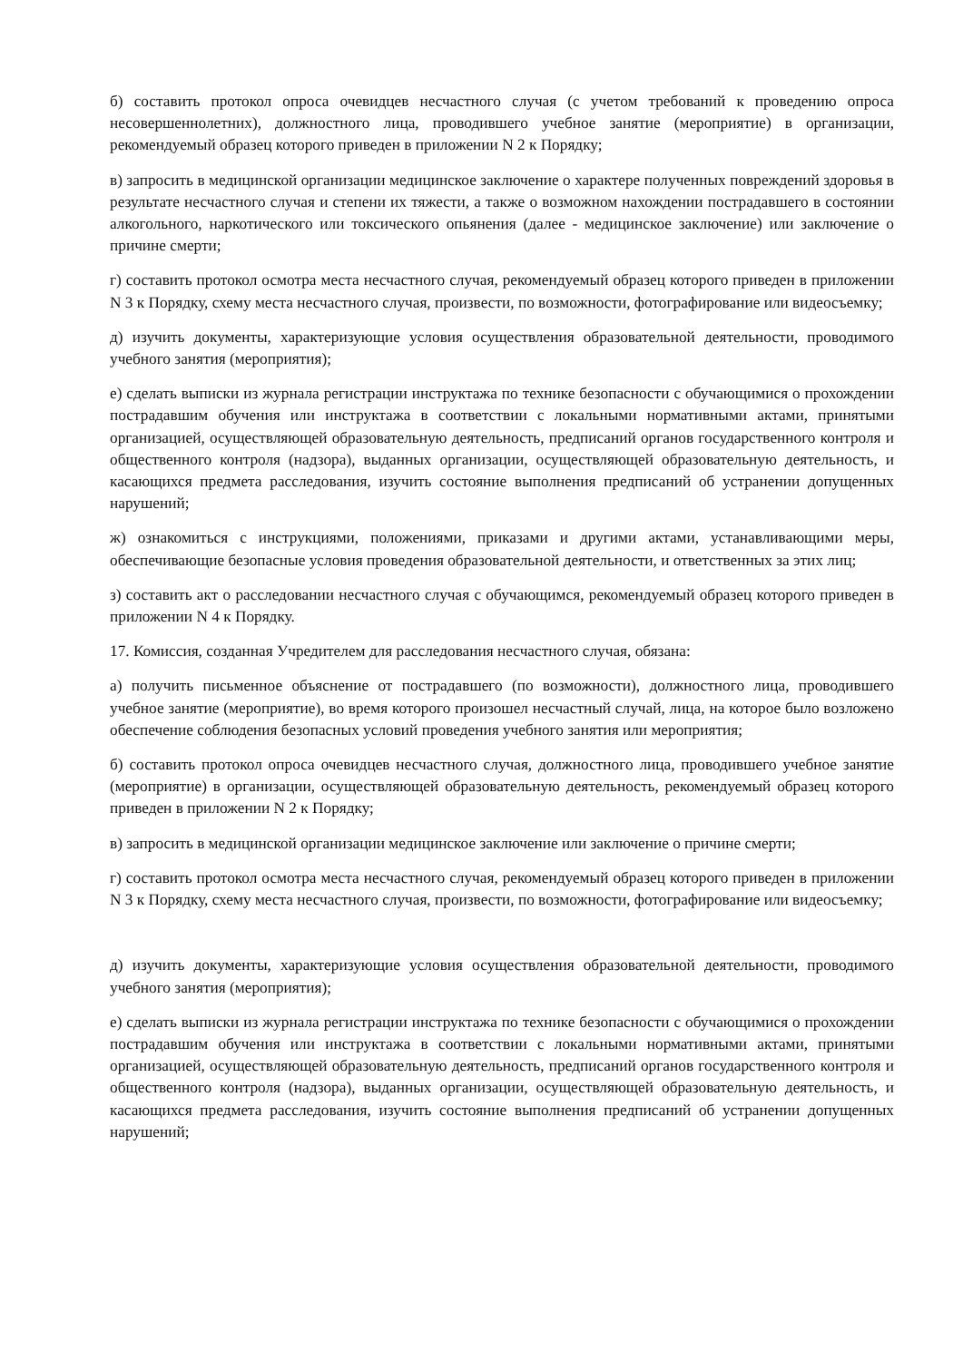б) составить протокол опроса очевидцев несчастного случая (с учетом требований к проведению опроса несовершеннолетних), должностного лица, проводившего учебное занятие (мероприятие) в организации, рекомендуемый образец которого приведен в приложении N 2 к Порядку;
в) запросить в медицинской организации медицинское заключение о характере полученных повреждений здоровья в результате несчастного случая и степени их тяжести, а также о возможном нахождении пострадавшего в состоянии алкогольного, наркотического или токсического опьянения (далее - медицинское заключение) или заключение о причине смерти;
г) составить протокол осмотра места несчастного случая, рекомендуемый образец которого приведен в приложении N 3 к Порядку, схему места несчастного случая, произвести, по возможности, фотографирование или видеосъемку;
д) изучить документы, характеризующие условия осуществления образовательной деятельности, проводимого учебного занятия (мероприятия);
е) сделать выписки из журнала регистрации инструктажа по технике безопасности с обучающимися о прохождении пострадавшим обучения или инструктажа в соответствии с локальными нормативными актами, принятыми организацией, осуществляющей образовательную деятельность, предписаний органов государственного контроля и общественного контроля (надзора), выданных организации, осуществляющей образовательную деятельность, и касающихся предмета расследования, изучить состояние выполнения предписаний об устранении допущенных нарушений;
ж) ознакомиться с инструкциями, положениями, приказами и другими актами, устанавливающими меры, обеспечивающие безопасные условия проведения образовательной деятельности, и ответственных за этих лиц;
з) составить акт о расследовании несчастного случая с обучающимся, рекомендуемый образец которого приведен в приложении N 4 к Порядку.
17. Комиссия, созданная Учредителем для расследования несчастного случая, обязана:
а) получить письменное объяснение от пострадавшего (по возможности), должностного лица, проводившего учебное занятие (мероприятие), во время которого произошел несчастный случай, лица, на которое было возложено обеспечение соблюдения безопасных условий проведения учебного занятия или мероприятия;
б) составить протокол опроса очевидцев несчастного случая, должностного лица, проводившего учебное занятие (мероприятие) в организации, осуществляющей образовательную деятельность, рекомендуемый образец которого приведен в приложении N 2 к Порядку;
в) запросить в медицинской организации медицинское заключение или заключение о причине смерти;
г) составить протокол осмотра места несчастного случая, рекомендуемый образец которого приведен в приложении N 3 к Порядку, схему места несчастного случая, произвести, по возможности, фотографирование или видеосъемку;
д) изучить документы, характеризующие условия осуществления образовательной деятельности, проводимого учебного занятия (мероприятия);
е) сделать выписки из журнала регистрации инструктажа по технике безопасности с обучающимися о прохождении пострадавшим обучения или инструктажа в соответствии с локальными нормативными актами, принятыми организацией, осуществляющей образовательную деятельность, предписаний органов государственного контроля и общественного контроля (надзора), выданных организации, осуществляющей образовательную деятельность, и касающихся предмета расследования, изучить состояние выполнения предписаний об устранении допущенных нарушений;